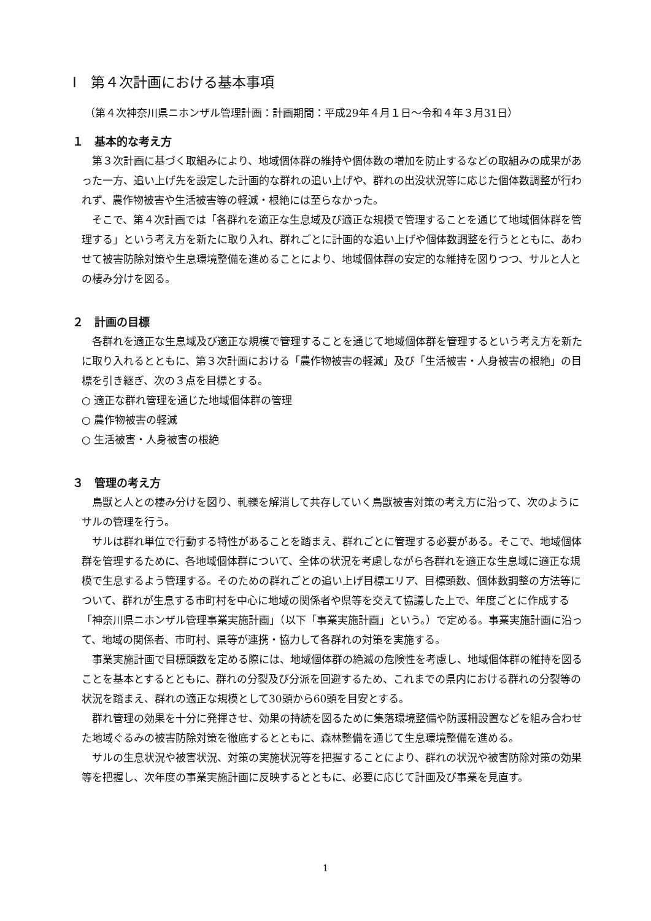Ⅰ　第４次計画における基本事項
（第４次神奈川県ニホンザル管理計画：計画期間：平成29年４月１日～令和４年３月31日）
１　基本的な考え方
第３次計画に基づく取組みにより、地域個体群の維持や個体数の増加を防止するなどの取組みの成果があった一方、追い上げ先を設定した計画的な群れの追い上げや、群れの出没状況等に応じた個体数調整が行われず、農作物被害や生活被害等の軽減・根絶には至らなかった。
そこで、第４次計画では「各群れを適正な生息域及び適正な規模で管理することを通じて地域個体群を管理する」という考え方を新たに取り入れ、群れごとに計画的な追い上げや個体数調整を行うとともに、あわせて被害防除対策や生息環境整備を進めることにより、地域個体群の安定的な維持を図りつつ、サルと人との棲み分けを図る。
２　計画の目標
各群れを適正な生息域及び適正な規模で管理することを通じて地域個体群を管理するという考え方を新たに取り入れるとともに、第３次計画における「農作物被害の軽減」及び「生活被害・人身被害の根絶」の目標を引き継ぎ、次の３点を目標とする。
○ 適正な群れ管理を通じた地域個体群の管理
○ 農作物被害の軽減
○ 生活被害・人身被害の根絶
３　管理の考え方
鳥獣と人との棲み分けを図り、軋轢を解消して共存していく鳥獣被害対策の考え方に沿って、次のようにサルの管理を行う。
サルは群れ単位で行動する特性があることを踏まえ、群れごとに管理する必要がある。そこで、地域個体群を管理するために、各地域個体群について、全体の状況を考慮しながら各群れを適正な生息域に適正な規模で生息するよう管理する。そのための群れごとの追い上げ目標エリア、目標頭数、個体数調整の方法等について、群れが生息する市町村を中心に地域の関係者や県等を交えて協議した上で、年度ごとに作成する「神奈川県ニホンザル管理事業実施計画」（以下「事業実施計画」という。）で定める。事業実施計画に沿って、地域の関係者、市町村、県等が連携・協力して各群れの対策を実施する。
事業実施計画で目標頭数を定める際には、地域個体群の絶滅の危険性を考慮し、地域個体群の維持を図ることを基本とするとともに、群れの分裂及び分派を回避するため、これまでの県内における群れの分裂等の状況を踏まえ、群れの適正な規模として30頭から60頭を目安とする。
群れ管理の効果を十分に発揮させ、効果の持続を図るために集落環境整備や防護柵設置などを組み合わせた地域ぐるみの被害防除対策を徹底するとともに、森林整備を通じて生息環境整備を進める。
サルの生息状況や被害状況、対策の実施状況等を把握することにより、群れの状況や被害防除対策の効果等を把握し、次年度の事業実施計画に反映するとともに、必要に応じて計画及び事業を見直す。
1